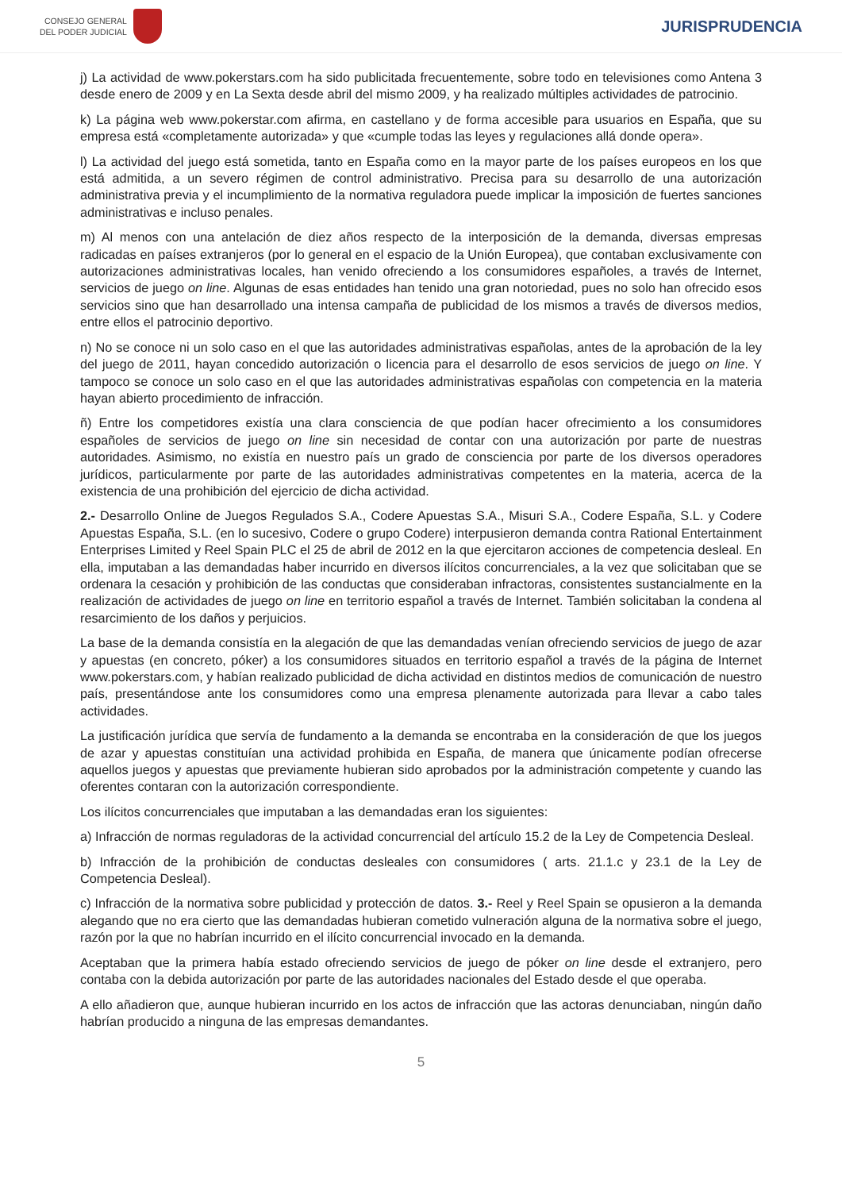CONSEJO GENERAL
DEL PODER JUDICIAL
JURISPRUDENCIA
j) La actividad de www.pokerstars.com ha sido publicitada frecuentemente, sobre todo en televisiones como Antena 3 desde enero de 2009 y en La Sexta desde abril del mismo 2009, y ha realizado múltiples actividades de patrocinio.
k) La página web www.pokerstar.com afirma, en castellano y de forma accesible para usuarios en España, que su empresa está «completamente autorizada» y que «cumple todas las leyes y regulaciones allá donde opera».
l) La actividad del juego está sometida, tanto en España como en la mayor parte de los países europeos en los que está admitida, a un severo régimen de control administrativo. Precisa para su desarrollo de una autorización administrativa previa y el incumplimiento de la normativa reguladora puede implicar la imposición de fuertes sanciones administrativas e incluso penales.
m) Al menos con una antelación de diez años respecto de la interposición de la demanda, diversas empresas radicadas en países extranjeros (por lo general en el espacio de la Unión Europea), que contaban exclusivamente con autorizaciones administrativas locales, han venido ofreciendo a los consumidores españoles, a través de Internet, servicios de juego on line. Algunas de esas entidades han tenido una gran notoriedad, pues no solo han ofrecido esos servicios sino que han desarrollado una intensa campaña de publicidad de los mismos a través de diversos medios, entre ellos el patrocinio deportivo.
n) No se conoce ni un solo caso en el que las autoridades administrativas españolas, antes de la aprobación de la ley del juego de 2011, hayan concedido autorización o licencia para el desarrollo de esos servicios de juego on line. Y tampoco se conoce un solo caso en el que las autoridades administrativas españolas con competencia en la materia hayan abierto procedimiento de infracción.
ñ) Entre los competidores existía una clara consciencia de que podían hacer ofrecimiento a los consumidores españoles de servicios de juego on line sin necesidad de contar con una autorización por parte de nuestras autoridades. Asimismo, no existía en nuestro país un grado de consciencia por parte de los diversos operadores jurídicos, particularmente por parte de las autoridades administrativas competentes en la materia, acerca de la existencia de una prohibición del ejercicio de dicha actividad.
2.- Desarrollo Online de Juegos Regulados S.A., Codere Apuestas S.A., Misuri S.A., Codere España, S.L. y Codere Apuestas España, S.L. (en lo sucesivo, Codere o grupo Codere) interpusieron demanda contra Rational Entertainment Enterprises Limited y Reel Spain PLC el 25 de abril de 2012 en la que ejercitaron acciones de competencia desleal. En ella, imputaban a las demandadas haber incurrido en diversos ilícitos concurrenciales, a la vez que solicitaban que se ordenara la cesación y prohibición de las conductas que consideraban infractoras, consistentes sustancialmente en la realización de actividades de juego on line en territorio español a través de Internet. También solicitaban la condena al resarcimiento de los daños y perjuicios.
La base de la demanda consistía en la alegación de que las demandadas venían ofreciendo servicios de juego de azar y apuestas (en concreto, póker) a los consumidores situados en territorio español a través de la página de Internet www.pokerstars.com, y habían realizado publicidad de dicha actividad en distintos medios de comunicación de nuestro país, presentándose ante los consumidores como una empresa plenamente autorizada para llevar a cabo tales actividades.
La justificación jurídica que servía de fundamento a la demanda se encontraba en la consideración de que los juegos de azar y apuestas constituían una actividad prohibida en España, de manera que únicamente podían ofrecerse aquellos juegos y apuestas que previamente hubieran sido aprobados por la administración competente y cuando las oferentes contaran con la autorización correspondiente.
Los ilícitos concurrenciales que imputaban a las demandadas eran los siguientes:
a) Infracción de normas reguladoras de la actividad concurrencial del artículo 15.2 de la Ley de Competencia Desleal.
b) Infracción de la prohibición de conductas desleales con consumidores ( arts. 21.1.c y 23.1 de la Ley de Competencia Desleal).
c) Infracción de la normativa sobre publicidad y protección de datos. 3.- Reel y Reel Spain se opusieron a la demanda alegando que no era cierto que las demandadas hubieran cometido vulneración alguna de la normativa sobre el juego, razón por la que no habrían incurrido en el ilícito concurrencial invocado en la demanda.
Aceptaban que la primera había estado ofreciendo servicios de juego de póker on line desde el extranjero, pero contaba con la debida autorización por parte de las autoridades nacionales del Estado desde el que operaba.
A ello añadieron que, aunque hubieran incurrido en los actos de infracción que las actoras denunciaban, ningún daño habrían producido a ninguna de las empresas demandantes.
5